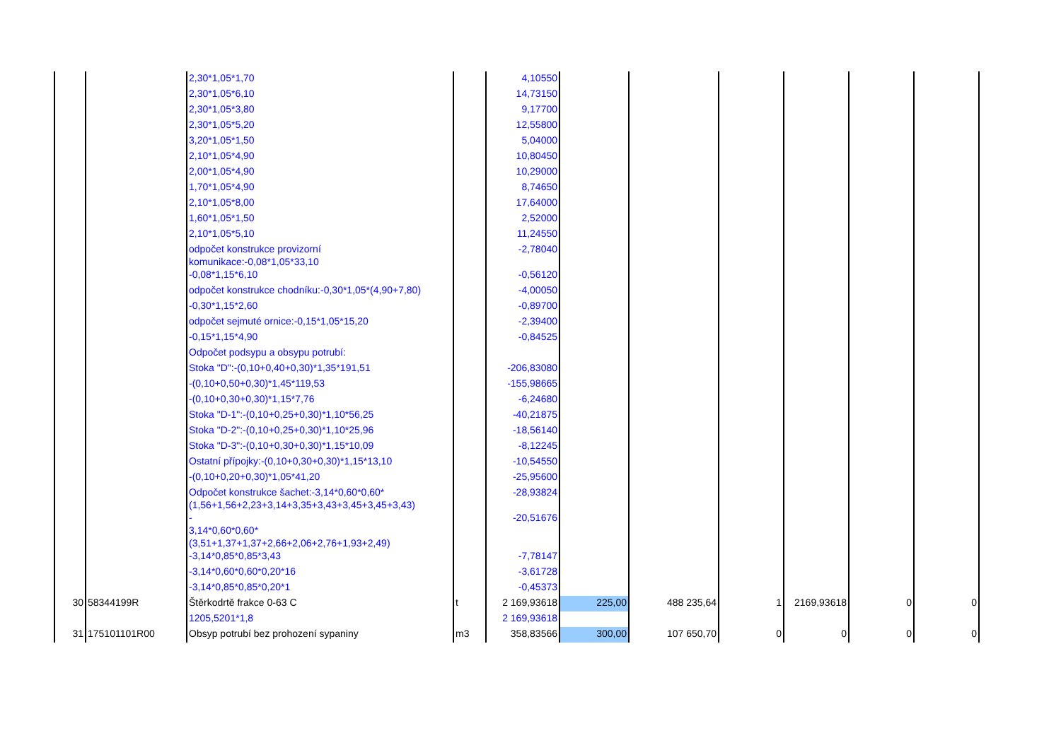| | | 2,30*1,05*1,70 | | 4,10550 | | | | | | |
| | | 2,30*1,05*6,10 | | 14,73150 | | | | | | |
| | | 2,30*1,05*3,80 | | 9,17700 | | | | | | |
| | | 2,30*1,05*5,20 | | 12,55800 | | | | | | |
| | | 3,20*1,05*1,50 | | 5,04000 | | | | | | |
| | | 2,10*1,05*4,90 | | 10,80450 | | | | | | |
| | | 2,00*1,05*4,90 | | 10,29000 | | | | | | |
| | | 1,70*1,05*4,90 | | 8,74650 | | | | | | |
| | | 2,10*1,05*8,00 | | 17,64000 | | | | | | |
| | | 1,60*1,05*1,50 | | 2,52000 | | | | | | |
| | | 2,10*1,05*5,10 | | 11,24550 | | | | | | |
| | | odpočet konstrukce provizorní komunikace:-0,08*1,05*33,10 | | -2,78040 | | | | | | |
| | | -0,08*1,15*6,10 | | -0,56120 | | | | | | |
| | | odpočet konstrukce chodníku:-0,30*1,05*(4,90+7,80) | | -4,00050 | | | | | | |
| | | -0,30*1,15*2,60 | | -0,89700 | | | | | | |
| | | odpočet sejmuté ornice:-0,15*1,05*15,20 | | -2,39400 | | | | | | |
| | | -0,15*1,15*4,90 | | -0,84525 | | | | | | |
| | | Odpočet podsypu a obsypu potrubí: | | | | | | | | |
| | | Stoka "D":-(0,10+0,40+0,30)*1,35*191,51 | | -206,83080 | | | | | | |
| | | -(0,10+0,50+0,30)*1,45*119,53 | | -155,98665 | | | | | | |
| | | -(0,10+0,30+0,30)*1,15*7,76 | | -6,24680 | | | | | | |
| | | Stoka "D-1":-(0,10+0,25+0,30)*1,10*56,25 | | -40,21875 | | | | | | |
| | | Stoka "D-2":-(0,10+0,25+0,30)*1,10*25,96 | | -18,56140 | | | | | | |
| | | Stoka "D-3":-(0,10+0,30+0,30)*1,15*10,09 | | -8,12245 | | | | | | |
| | | Ostatní přípojky:-(0,10+0,30+0,30)*1,15*13,10 | | -10,54550 | | | | | | |
| | | -(0,10+0,20+0,30)*1,05*41,20 | | -25,95600 | | | | | | |
| | | Odpočet konstrukce šachet:-3,14*0,60*0,60*(1,56+1,56+2,23+3,14+3,35+3,43+3,45+3,45+3,43) | | -28,93824 | | | | | | |
| | | - 3,14*0,60*0,60*(3,51+1,37+1,37+2,66+2,06+2,76+1,93+2,49) | | -20,51676 | | | | | | |
| | | -3,14*0,85*0,85*3,43 | | -7,78147 | | | | | | |
| | | -3,14*0,60*0,60*0,20*16 | | -3,61728 | | | | | | |
| | | -3,14*0,85*0,85*0,20*1 | | -0,45373 | | | | | | |
| 30 | 58344199R | Štěrkodrtě frakce 0-63 C | t | 2 169,93618 | 225,00 | 488 235,64 | 1 | 2169,93618 | 0 | 0 |
| | | 1205,5201*1,8 | | 2 169,93618 | | | | | | |
| 31 | 175101101R00 | Obsyp potrubí bez prohození sypaniny | m3 | 358,83566 | 300,00 | 107 650,70 | 0 | 0 | 0 | 0 |